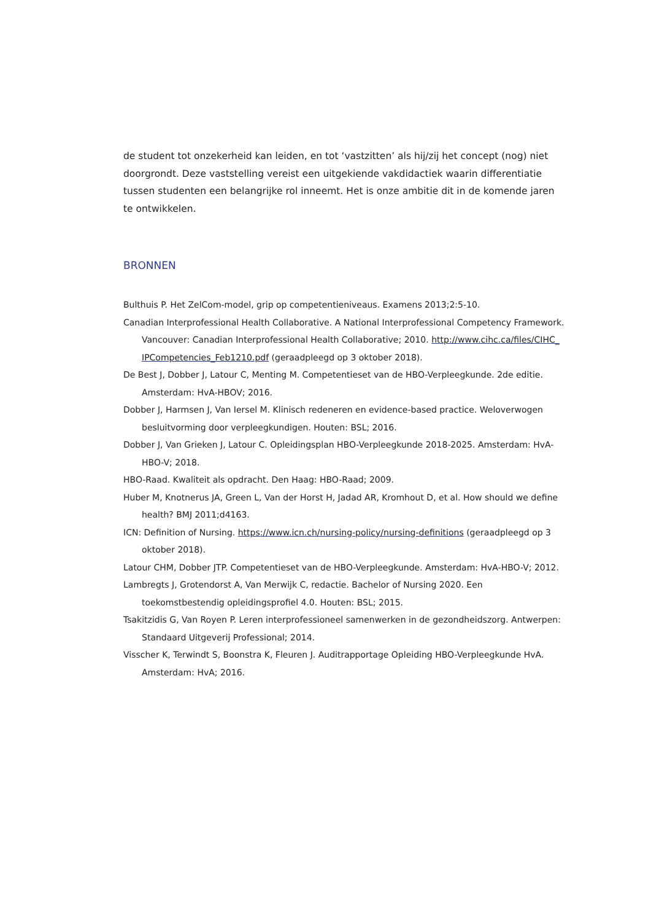de student tot onzekerheid kan leiden, en tot ‘vastzitten’ als hij/zij het concept (nog) niet doorgrondt. Deze vaststelling vereist een uitgekiende vakdidactiek waarin differentiatie tussen studenten een belangrijke rol inneemt. Het is onze ambitie dit in de komende jaren te ontwikkelen.
BRONNEN
Bulthuis P. Het ZelCom-model, grip op competentieniveaus. Examens 2013;2:5-10.
Canadian Interprofessional Health Collaborative. A National Interprofessional Competency Framework. Vancouver: Canadian Interprofessional Health Collaborative; 2010. http://www.cihc.ca/files/CIHC_ IPCompetencies_Feb1210.pdf (geraadpleegd op 3 oktober 2018).
De Best J, Dobber J, Latour C, Menting M. Competentieset van de HBO-Verpleegkunde. 2de editie. Amsterdam: HvA-HBOV; 2016.
Dobber J, Harmsen J, Van Iersel M. Klinisch redeneren en evidence-based practice. Weloverwogen besluitvorming door verpleegkundigen. Houten: BSL; 2016.
Dobber J, Van Grieken J, Latour C. Opleidingsplan HBO-Verpleegkunde 2018-2025. Amsterdam: HvA-HBO-V; 2018.
HBO-Raad. Kwaliteit als opdracht. Den Haag: HBO-Raad; 2009.
Huber M, Knotnerus JA, Green L, Van der Horst H, Jadad AR, Kromhout D, et al. How should we define health? BMJ 2011;d4163.
ICN: Definition of Nursing. https://www.icn.ch/nursing-policy/nursing-definitions (geraadpleegd op 3 oktober 2018).
Latour CHM, Dobber JTP. Competentieset van de HBO-Verpleegkunde. Amsterdam: HvA-HBO-V; 2012.
Lambregts J, Grotendorst A, Van Merwijk C, redactie. Bachelor of Nursing 2020. Een toekomstbestendig opleidingsprofiel 4.0. Houten: BSL; 2015.
Tsakitzidis G, Van Royen P. Leren interprofessioneel samenwerken in de gezondheidszorg. Antwerpen: Standaard Uitgeverij Professional; 2014.
Visscher K, Terwindt S, Boonstra K, Fleuren J. Auditrapportage Opleiding HBO-Verpleegkunde HvA. Amsterdam: HvA; 2016.